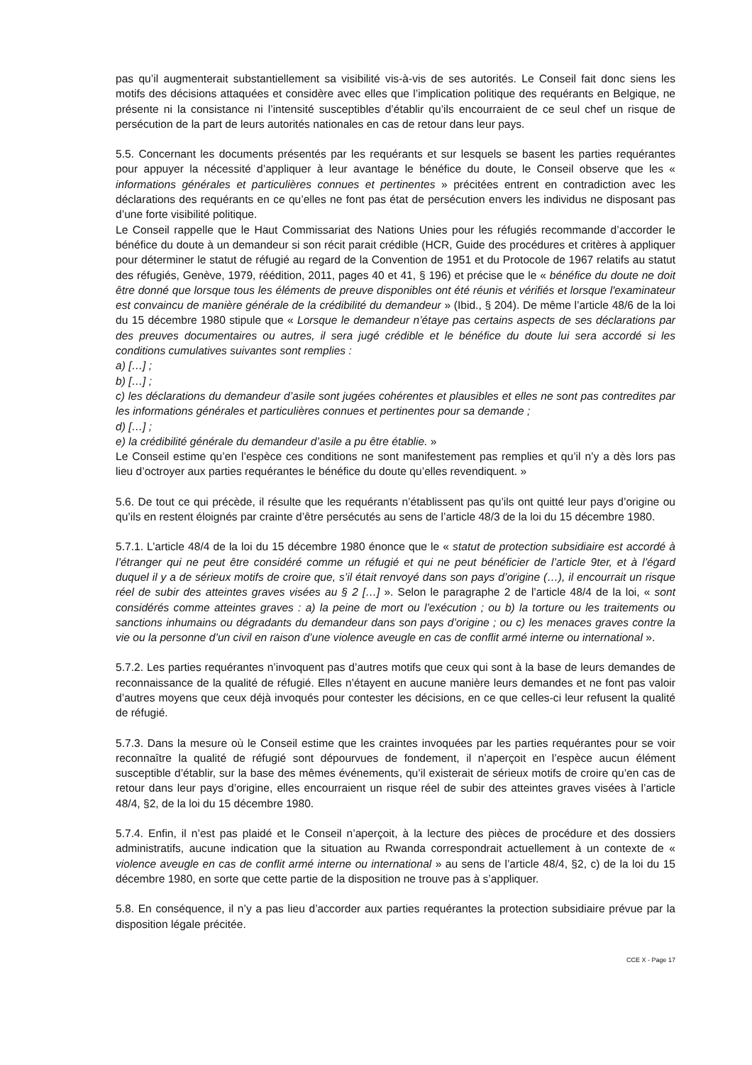pas qu’il augmenterait substantiellement sa visibilité vis-à-vis de ses autorités. Le Conseil fait donc siens les motifs des décisions attaquées et considère avec elles que l’implication politique des requérants en Belgique, ne présente ni la consistance ni l’intensité susceptibles d’établir qu’ils encourraient de ce seul chef un risque de persécution de la part de leurs autorités nationales en cas de retour dans leur pays.
5.5. Concernant les documents présentés par les requérants et sur lesquels se basent les parties requérantes pour appuyer la nécessité d’appliquer à leur avantage le bénéfice du doute, le Conseil observe que les « informations générales et particulières connues et pertinentes » précitées entrent en contradiction avec les déclarations des requérants en ce qu’elles ne font pas état de persécution envers les individus ne disposant pas d’une forte visibilité politique.
Le Conseil rappelle que le Haut Commissariat des Nations Unies pour les réfugiés recommande d’accorder le bénéfice du doute à un demandeur si son récit parait crédible (HCR, Guide des procédures et critères à appliquer pour déterminer le statut de réfugié au regard de la Convention de 1951 et du Protocole de 1967 relatifs au statut des réfugiés, Genève, 1979, réédition, 2011, pages 40 et 41, § 196) et précise que le « bénéfice du doute ne doit être donné que lorsque tous les éléments de preuve disponibles ont été réunis et vérifiés et lorsque l'examinateur est convaincu de manière générale de la crédibilité du demandeur » (Ibid., § 204). De même l’article 48/6 de la loi du 15 décembre 1980 stipule que « Lorsque le demandeur n’étaye pas certains aspects de ses déclarations par des preuves documentaires ou autres, il sera jugé crédible et le bénéfice du doute lui sera accordé si les conditions cumulatives suivantes sont remplies :
a) […] ;
b) […] ;
c) les déclarations du demandeur d’asile sont jugées cohérentes et plausibles et elles ne sont pas contredites par les informations générales et particulières connues et pertinentes pour sa demande ;
d) […] ;
e) la crédibilité générale du demandeur d’asile a pu être établie. »
Le Conseil estime qu’en l’espèce ces conditions ne sont manifestement pas remplies et qu’il n’y a dès lors pas lieu d’octroyer aux parties requérantes le bénéfice du doute qu’elles revendiquent. »
5.6. De tout ce qui précède, il résulte que les requérants n’établissent pas qu’ils ont quitté leur pays d’origine ou qu’ils en restent éloignés par crainte d’être persécutés au sens de l’article 48/3 de la loi du 15 décembre 1980.
5.7.1. L’article 48/4 de la loi du 15 décembre 1980 énonce que le « statut de protection subsidiaire est accordé à l’étranger qui ne peut être considéré comme un réfugié et qui ne peut bénéficier de l’article 9ter, et à l’égard duquel il y a de sérieux motifs de croire que, s’il était renvoyé dans son pays d’origine (…), il encourrait un risque réel de subir des atteintes graves visées au § 2 […] ». Selon le paragraphe 2 de l’article 48/4 de la loi, « sont considérés comme atteintes graves : a) la peine de mort ou l’exécution ; ou b) la torture ou les traitements ou sanctions inhumains ou dégradants du demandeur dans son pays d’origine ; ou c) les menaces graves contre la vie ou la personne d’un civil en raison d’une violence aveugle en cas de conflit armé interne ou international ».
5.7.2. Les parties requérantes n’invoquent pas d’autres motifs que ceux qui sont à la base de leurs demandes de reconnaissance de la qualité de réfugié. Elles n’étayent en aucune manière leurs demandes et ne font pas valoir d’autres moyens que ceux déjà invoqués pour contester les décisions, en ce que celles-ci leur refusent la qualité de réfugié.
5.7.3. Dans la mesure où le Conseil estime que les craintes invoquées par les parties requérantes pour se voir reconnaître la qualité de réfugié sont dépourvues de fondement, il n’aperçoit en l’espèce aucun élément susceptible d’établir, sur la base des mêmes événements, qu’il existerait de sérieux motifs de croire qu’en cas de retour dans leur pays d’origine, elles encourraient un risque réel de subir des atteintes graves visées à l’article 48/4, §2, de la loi du 15 décembre 1980.
5.7.4. Enfin, il n’est pas plaidé et le Conseil n’aperçoit, à la lecture des pièces de procédure et des dossiers administratifs, aucune indication que la situation au Rwanda correspondrait actuellement à un contexte de « violence aveugle en cas de conflit armé interne ou international » au sens de l’article 48/4, §2, c) de la loi du 15 décembre 1980, en sorte que cette partie de la disposition ne trouve pas à s’appliquer.
5.8. En conséquence, il n’y a pas lieu d’accorder aux parties requérantes la protection subsidiaire prévue par la disposition légale précitée.
CCE X - Page 17